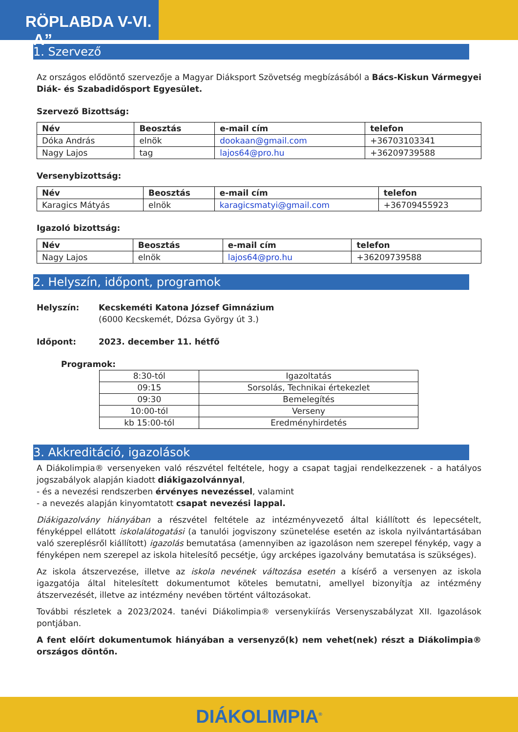RÖPLABDA V-VI. „A”
1. Szervező
Az országos elődöntő szervezője a Magyar Diáksport Szövetség megbízásából a Bács-Kiskun Vármegyei Diák- és Szabadidősport Egyesület.
Szervező Bizottság:
| Név | Beosztás | e-mail cím | telefon |
| --- | --- | --- | --- |
| Dóka András | elnök | dookaan@gmail.com | +36703103341 |
| Nagy Lajos | tag | lajos64@pro.hu | +36209739588 |
Versenybizottság:
| Név | Beosztás | e-mail cím | telefon |
| --- | --- | --- | --- |
| Karagics Mátyás | elnök | karagicsmatyi@gmail.com | +36709455923 |
Igazoló bizottság:
| Név | Beosztás | e-mail cím | telefon |
| --- | --- | --- | --- |
| Nagy Lajos | elnök | lajos64@pro.hu | +36209739588 |
2. Helyszín, időpont, programok
Helyszín: Kecskeméti Katona József Gimnázium
(6000 Kecskemét, Dózsa György út 3.)
Időpont: 2023. december 11. hétfő
Programok:
| 8:30-tól | Igazoltatás |
| 09:15 | Sorsolás, Technikai értekezlet |
| 09:30 | Bemelegítés |
| 10:00-tól | Verseny |
| kb 15:00-tól | Eredményhirdetés |
3. Akkreditáció, igazolások
A Diákolimpia® versenyeken való részvétel feltétele, hogy a csapat tagjai rendelkezzenek - a hatályos jogszabályok alapján kiadott diákigazolvánnyal,
- és a nevezési rendszerben érvényes nevezéssel, valamint
- a nevezés alapján kinyomtatott csapat nevezési lappal.
Diákigazolvány hiányában a részvétel feltétele az intézményvezető által kiállított és lepecsételt, fényképpel ellátott iskolalátogatási (a tanulói jogviszony szünetelése esetén az iskola nyilvántartásában való szereplésről kiállított) igazolás bemutatása (amennyiben az igazoláson nem szerepel fénykép, vagy a fényképen nem szerepel az iskola hitelesítő pecsétje, úgy arcképes igazolvány bemutatása is szükséges).
Az iskola átszervezése, illetve az iskola nevének változása esetén a kísérő a versenyen az iskola igazgatója által hitelesített dokumentumot köteles bemutatni, amellyel bizonyítja az intézmény átszervezését, illetve az intézmény nevében történt változásokat.
További részletek a 2023/2024. tanévi Diákolimpia® versenykiírás Versenyszabályzat XII. Igazolások pontjában.
A fent előírt dokumentumok hiányában a versenyző(k) nem vehet(nek) részt a Diákolimpia® országos döntőn.
DIÁKOLIMPIA<sup>®</sup>